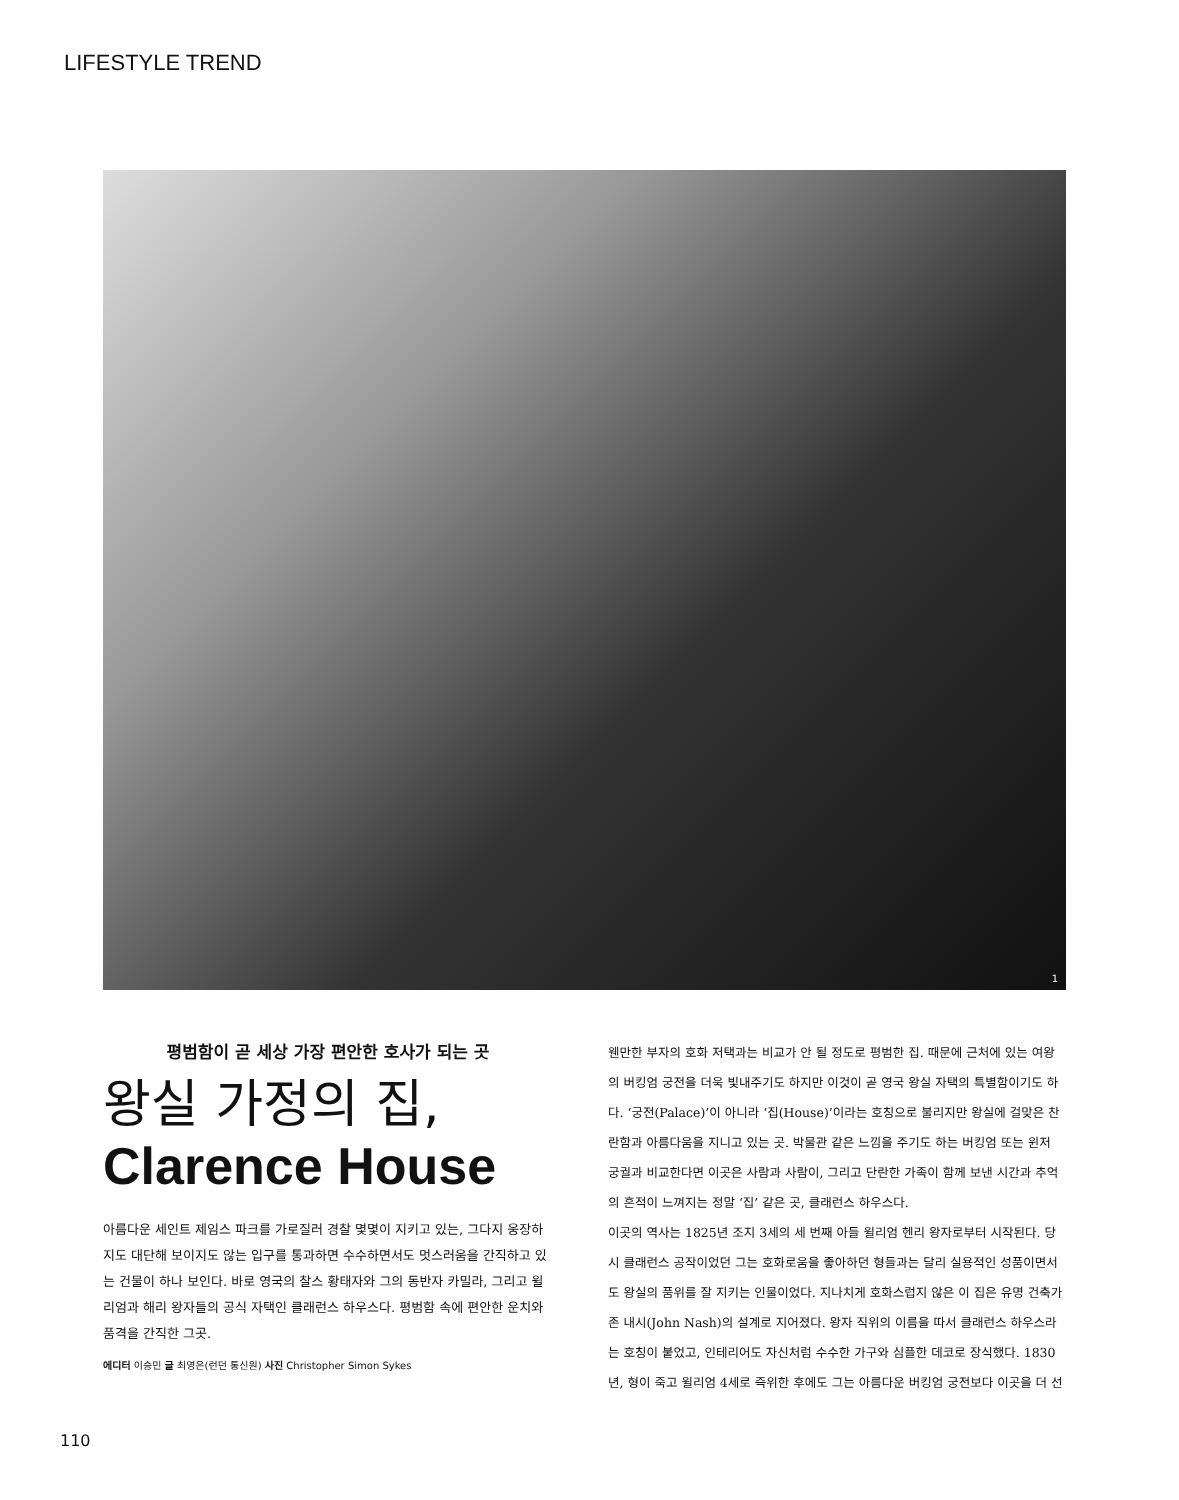LIFESTYLE TREND
1
평범함이 곧 세상 가장 편안한 호사가 되는 곳
왕실 가정의 집,
Clarence House
아름다운 세인트 제임스 파크를 가로질러 경찰 몇몇이 지키고 있는, 그다지 웅장하지도 대단해 보이지도 않는 입구를 통과하면 수수하면서도 멋스러움을 간직하고 있는 건물이 하나 보인다. 바로 영국의 찰스 황태자와 그의 동반자 카밀라, 그리고 윌리엄과 해리 왕자들의 공식 자택인 클래런스 하우스다. 평범함 속에 편안한 운치와 품격을 간직한 그곳.
에디터 이승민 글 최영은(런던 통신원) 사진 Christopher Simon Sykes
웬만한 부자의 호화 저택과는 비교가 안 될 정도로 평범한 집. 때문에 근처에 있는 여왕의 버킹엄 궁전을 더욱 빛내주기도 하지만 이것이 곧 영국 왕실 자택의 특별함이기도 하다. ‘궁전(Palace)’이 아니라 ‘집(House)’이라는 호칭으로 불리지만 왕실에 걸맞은 찬란함과 아름다움을 지니고 있는 곳. 박물관 같은 느낌을 주기도 하는 버킹엄 또는 윈저 궁궐과 비교한다면 이곳은 사람과 사람이, 그리고 단란한 가족이 함께 보낸 시간과 추억의 흔적이 느껴지는 정말 ‘집’ 같은 곳, 클래런스 하우스다.
이곳의 역사는 1825년 조지 3세의 세 번째 아들 윌리엄 헨리 왕자로부터 시작된다. 당시 클래런스 공작이었던 그는 호화로움을 좋아하던 형들과는 달리 실용적인 성품이면서도 왕실의 품위를 잘 지키는 인물이었다. 지나치게 호화스럽지 않은 이 집은 유명 건축가 존 내시(John Nash)의 설계로 지어졌다. 왕자 직위의 이름을 따서 클래런스 하우스라는 호칭이 붙었고, 인테리어도 자신처럼 수수한 가구와 심플한 데코로 장식했다. 1830년, 형이 죽고 윌리엄 4세로 즉위한 후에도 그는 아름다운 버킹엄 궁전보다 이곳을 더 선
110